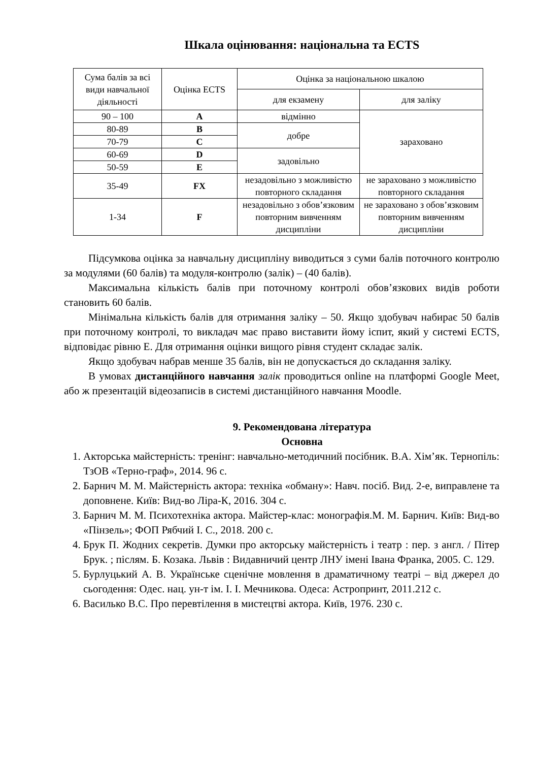Шкала оцінювання: національна та ECTS
| Сума балів за всі види навчальної діяльності | Оцінка ECTS | Оцінка за національною шкалою | |
| --- | --- | --- | --- |
| | | для екзамену | для заліку |
| 90 – 100 | A | відмінно | зараховано |
| 80-89 | B | добре | |
| 70-79 | C | | |
| 60-69 | D | задовільно | |
| 50-59 | E | | |
| 35-49 | FX | незадовільно з можливістю повторного складання | не зараховано з можливістю повторного складання |
| 1-34 | F | незадовільно з обов’язковим повторним вивченням дисципліни | не зараховано з обов’язковим повторним вивченням дисципліни |
Підсумкова оцінка за навчальну дисципліну виводиться з суми балів поточного контролю за модулями (60 балів) та модуля-контролю (залік) – (40 балів).
Максимальна кількість балів при поточному контролі обов’язкових видів роботи становить 60 балів.
Мінімальна кількість балів для отримання заліку – 50. Якщо здобувач набирає 50 балів при поточному контролі, то викладач має право виставити йому іспит, який у системі ECTS, відповідає рівню Е. Для отримання оцінки вищого рівня студент складає залік.
Якщо здобувач набрав менше 35 балів, він не допускається до складання заліку.
В умовах дистанційного навчання залік проводиться online на платформі Google Meet, або ж презентацій відеозаписів в системі дистанційного навчання Moodle.
9. Рекомендована література
Основна
1. Акторська майстерність: тренінг: навчально-методичний посібник. В.А. Хім’як. Тернопіль: ТзОВ «Терно-граф», 2014. 96 с.
2. Барнич М. М. Майстерність актора: техніка «обману»: Навч. посіб. Вид. 2-е, виправлене та доповнене. Київ: Вид-во Ліра-К, 2016. 304 с.
3. Барнич М. М. Психотехніка актора. Майстер-клас: монографія.М. М. Барнич. Київ: Вид-во «Пінзель»; ФОП Рябчий І. С., 2018. 200 с.
4. Брук П. Жодних секретів. Думки про акторську майстерність і театр : пер. з англ. / Пітер Брук. ; післям. Б. Козака. Львів : Видавничий центр ЛНУ імені Івана Франка, 2005. С. 129.
5. Бурлуцький А. В. Українське сценічне мовлення в драматичному театрі – від джерел до сьогодення: Одес. нац. ун-т ім. І. І. Мечникова. Одеса: Астропринт, 2011.212 с.
6. Василько В.С. Про перевтілення в мистецтві актора. Київ, 1976. 230 с.